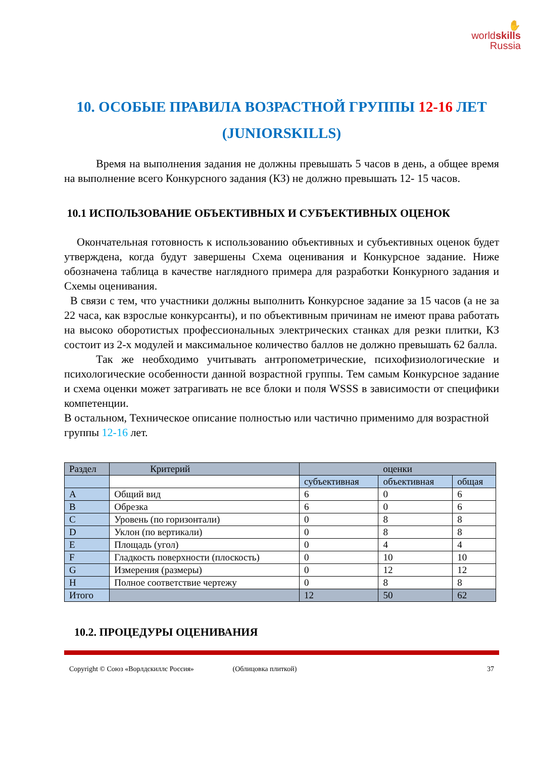✋
worldskills
Russia
10. ОСОБЫЕ ПРАВИЛА ВОЗРАСТНОЙ ГРУППЫ 12-16 ЛЕТ (JUNIORSKILLS)
Время на выполнения задания не должны превышать 5 часов в день, а общее время на выполнение всего Конкурсного задания (КЗ) не должно превышать 12- 15 часов.
10.1 ИСПОЛЬЗОВАНИЕ ОБЪЕКТИВНЫХ И СУБЪЕКТИВНЫХ ОЦЕНОК
Окончательная готовность к использованию объективных и субъективных оценок будет утверждена, когда будут завершены Схема оценивания и Конкурсное задание. Ниже обозначена таблица в качестве наглядного примера для разработки Конкурного задания и Схемы оценивания.
В связи с тем, что участники должны выполнить Конкурсное задание за 15 часов (а не за 22 часа, как взрослые конкурсанты), и по объективным причинам не имеют права работать на высоко оборотистых профессиональных электрических станках для резки плитки, КЗ состоит из 2-х модулей и максимальное количество баллов не должно превышать 62 балла.
Так же необходимо учитывать антропометрические, психофизиологические и психологические особенности данной возрастной группы. Тем самым Конкурсное задание и схема оценки может затрагивать не все блоки и поля WSSS в зависимости от специфики компетенции.
В остальном, Техническое описание полностью или частично применимо для возрастной группы 12-16 лет.
| Раздел | Критерий | оценки | | |
| --- | --- | --- | --- | --- |
| | | субъективная | объективная | общая |
| A | Общий вид | 6 | 0 | 6 |
| B | Обрезка | 6 | 0 | 6 |
| C | Уровень (по горизонтали) | 0 | 8 | 8 |
| D | Уклон (по вертикали) | 0 | 8 | 8 |
| E | Площадь (угол) | 0 | 4 | 4 |
| F | Гладкость поверхности (плоскость) | 0 | 10 | 10 |
| G | Измерения (размеры) | 0 | 12 | 12 |
| H | Полное соответствие чертежу | 0 | 8 | 8 |
| Итого | | 12 | 50 | 62 |
10.2. ПРОЦЕДУРЫ ОЦЕНИВАНИЯ
Copyright © Союз «Ворлдскиллс Россия» (Облицовка плиткой) 37